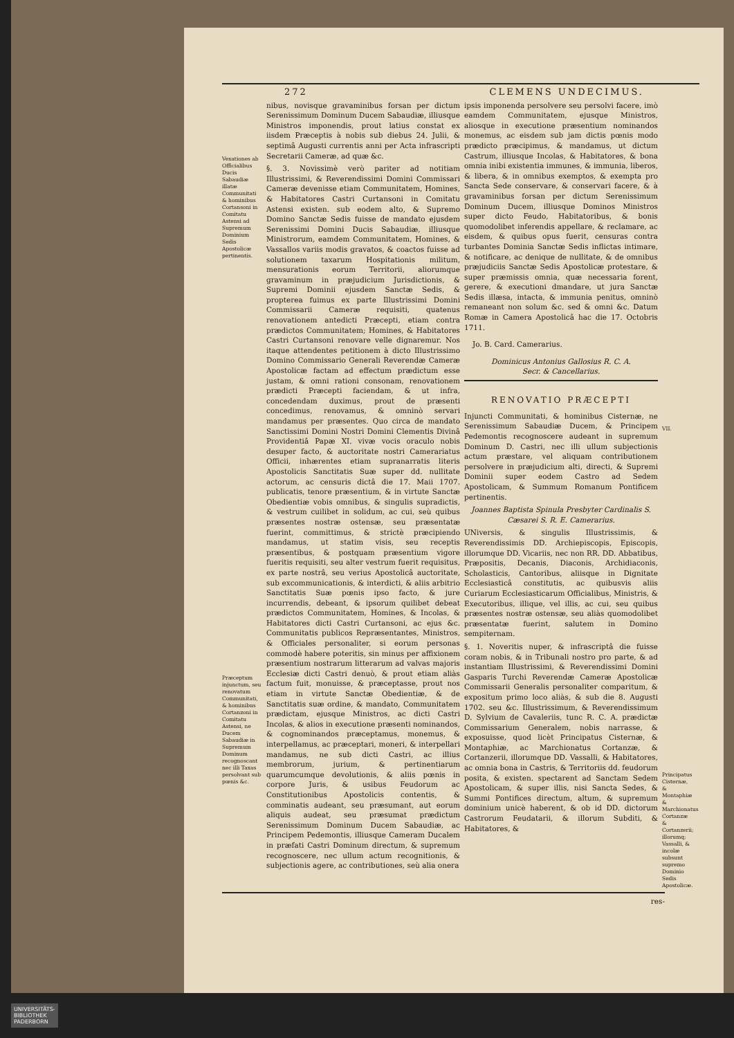272 CLEMENS UNDECIMUS.
Vexationes ab Officialibus Ducis Sabaudiæ illatæ Communitati & hominibus Cortansoni in Comitatu Astensi ad Supremum Dominium Sedis Apostolicæ pertinentis.
Præceptum injunctum, seu renovatum Communitati, & hominibus Cortanzoni in Comitatu Astensi, ne Ducem Sabaudiæ in Supremum Dominum recognoscant nec illi Taxas persolvant sub pœnis &c.
nibus, novisque gravaminibus forsan per dictum Serenissimum Dominum Ducem Sabaudiæ, illiusque Ministros imponendis, prout latius constat ex iisdem Præceptis à nobis sub diebus 24. Julii, & septimâ Augusti currentis anni per Acta infrascripti Secretarii Cameræ, ad quæ &c.
§. 3. Novissimè verò pariter ad notitiam Illustrissimi, & Reverendissimi Domini Commissari Cameræ devenisse etiam Communitatem, Homines, & Habitatores Castri Curtansoni in Comitatu Astensi existen. sub eodem alto, & Supremo Domino Sanctæ Sedis fuisse de mandato ejusdem Serenissimi Domini Ducis Sabaudiæ, illiusque Ministrorum, eamdem Communitatem, Homines, & Vassallos variis modis gravatos, & coactos fuisse ad solutionem taxarum Hospitationis militum, mensurationis eorum Territorii, aliorumque gravaminum in præjudicium Jurisdictionis, & Supremi Dominii ejusdem Sanctæ Sedis, & propterea fuimus ex parte Illustrissimi Domini Commissarii Cameræ requisiti, quatenus renovationem antedicti Præcepti, etiam contra prædictos Communitatem; Homines, & Habitatores Castri Curtansoni renovare velle dignaremur. Nos itaque attendentes petitionem à dicto Illustrissimo Domino Commissario Generali Reverendæ Cameræ Apostolicæ factam ad effectum prædictum esse justam, & omni rationi consonam, renovationem prædicti Præcepti faciendam, & ut infra, concedendam duximus, prout de præsenti concedimus, renovamus, & omninò servari mandamus per præsentes. Quo circa de mandato Sanctissimi Domini Nostri Domini Clementis Divinâ Providentiâ Papæ XI. vivæ vocis oraculo nobis desuper facto, & auctoritate nostri Camerariatus Officii, inhærentes etiam supranarratis literis Apostolicis Sanctitatis Suæ super dd. nullitate actorum, ac censuris dictâ die 17. Maii 1707. publicatis, tenore præsentium, & in virtute Sanctæ Obedientiæ vobis omnibus, & singulis supradictis, & vestrum cuilibet in solidum, ac cui, seù quibus præsentes nostræ ostensæ, seu præsentatæ fuerint, committimus, & strictè præcipiendo mandamus, ut statim visis, seu receptis præsentibus, & postquam præsentium vigore fueritis requisiti, seu alter vestrum fuerit requisitus, ex parte nostrâ, seu verius Apostolicâ auctoritate, sub excommunicationis, & interdicti, & aliis arbitrio Sanctitatis Suæ pœnis ipso facto, & jure incurrendis, debeant, & ipsorum quilibet debeat prædictos Communitatem, Homines, & Incolas, & Habitatores dicti Castri Curtansoni, ac ejus &c. Communitatis publicos Repræsentantes, Ministros, & Officiales personaliter, si eorum personas commodè habere poteritis, sin minus per affixionem præsentium nostrarum litterarum ad valvas majoris Ecclesiæ dicti Castri denuò, & prout etiam aliàs factum fuit, monuisse, & præceptasse, prout nos etiam in virtute Sanctæ Obedientiæ, & de Sanctitatis suæ ordine, & mandato, Communitatem prædictam, ejusque Ministros, ac dicti Castri Incolas, & alios in executione præsenti nominandos, & cognominandos præceptamus, monemus, & interpellamus, ac præceptari, moneri, & interpellari mandamus, ne sub dicti Castri, ac illius membrorum, jurium, & pertinentiarum quarumcumque devolutionis, & aliis pœnis in corpore Juris, & usibus Feudorum ac Constitutionibus Apostolicis contentis, & comminatis audeant, seu præsumant, aut eorum aliquis audeat, seu præsumat prædictum Serenissimum Dominum Ducem Sabaudiæ, ac Principem Pedemontis, illiusque Cameram Ducalem in præfati Castri Dominum directum, & supremum recognoscere, nec ullum actum recognitionis, & subjectionis agere, ac contributiones, seù alia onera
ipsis imponenda persolvere seu persolvi facere, imò eamdem Communitatem, ejusque Ministros, aliosque in executione præsentium nominandos monemus, ac eisdem sub jam dictis pœnis modo prædicto præcipimus, & mandamus, ut dictum Castrum, illiusque Incolas, & Habitatores, & bona omnia inibi existentia immunes, & immunia, liberos, & libera, & in omnibus exemptos, & exempta pro Sancta Sede conservare, & conservari facere, & à gravaminibus forsan per dictum Serenissimum Dominum Ducem, illiusque Dominos Ministros super dicto Feudo, Habitatoribus, & bonis quomodolibet inferendis appellare, & reclamare, ac eisdem, & quibus opus fuerit, censuras contra turbantes Dominia Sanctæ Sedis inflictas intimare, & notificare, ac denique de nullitate, & de omnibus præjudiciis Sanctæ Sedis Apostolicæ protestare, & super præmissis omnia, quæ necessaria forent, gerere, & executioni dmandare, ut jura Sanctæ Sedis illæsa, intacta, & immunia penitus, omninò remaneant non solum &c. sed & omni &c. Datum Romæ in Camera Apostolicâ hac die 17. Octobris 1711.
Jo. B. Card. Camerarius.
Dominicus Antonius Gallosius R. C. A.
Secr. & Cancellarius.
RENOVATIO PRÆCEPTI
Injuncti Communitati, & hominibus Cisternæ, ne Serenissimum Sabaudiæ Ducem, & Principem Pedemontis recognoscere audeant in supremum Dominum D. Castri, nec illi ullum subjectionis actum præstare, vel aliquam contributionem persolvere in præjudicium alti, directi, & Supremi Dominii super eodem Castro ad Sedem Apostolicam, & Summum Romanum Pontificem pertinentis.
Joannes Baptista Spinula Presbyter Cardinalis S. Cæsarei S. R. E. Camerarius.
UNiversis, & singulis Illustrissimis, & Reverendissimis DD. Archiepiscopis, Episcopis, illorumque DD. Vicariis, nec non RR. DD. Abbatibus, Præpositis, Decanis, Diaconis, Archidiaconis, Scholasticis, Cantoribus, aliisque in Dignitate Ecclesiasticâ constitutis, ac quibusvis aliis Curiarum Ecclesiasticarum Officialibus, Ministris, & Executoribus, illique, vel illis, ac cui, seu quibus præsentes nostræ ostensæ, seu aliàs quomodolibet præsentatæ fuerint, salutem in Domino sempiternam.
§. 1. Noveritis nuper, & infrascriptâ die fuisse coram nobis, & in Tribunali nostro pro parte, & ad instantiam Illustrissimi, & Reverendissimi Domini Gasparis Turchi Reverendæ Cameræ Apostolicæ Commissarii Generalis personaliter comparitum, & expositum primo loco aliàs, & sub die 8. Augusti 1702. seu &c. Illustrissimum, & Reverendissimum D. Sylvium de Cavaleriis, tunc R. C. A. prædictæ Commissarium Generalem, nobis narrasse, & exposuisse, quod licèt Principatus Cisternæ, & Montaphiæ, ac Marchionatus Cortanzæ, & Cortanzerii, illorumque DD. Vassalli, & Habitatores, ac omnia bona in Castris, & Territoriis dd. feudorum posita, & existen. spectarent ad Sanctam Sedem Apostolicam, & super illis, nisi Sancta Sedes, & Summi Pontifices directum, altum, & supremum dominium unicè haberent, & ob id DD. dictorum Castrorum Feudatarii, & illorum Subditi, & Habitatores, &
VII.
Principatus Cisternæ, & Montaphiæ & Marchionatus Cortanzæ & Cortanzerii; illorumq; Vassalli, & incolæ subsunt supremo Dominio Sedis Apostolicæ.
res-
UNIVERSITÄTS-
BIBLIOTHEK
PADERBORN